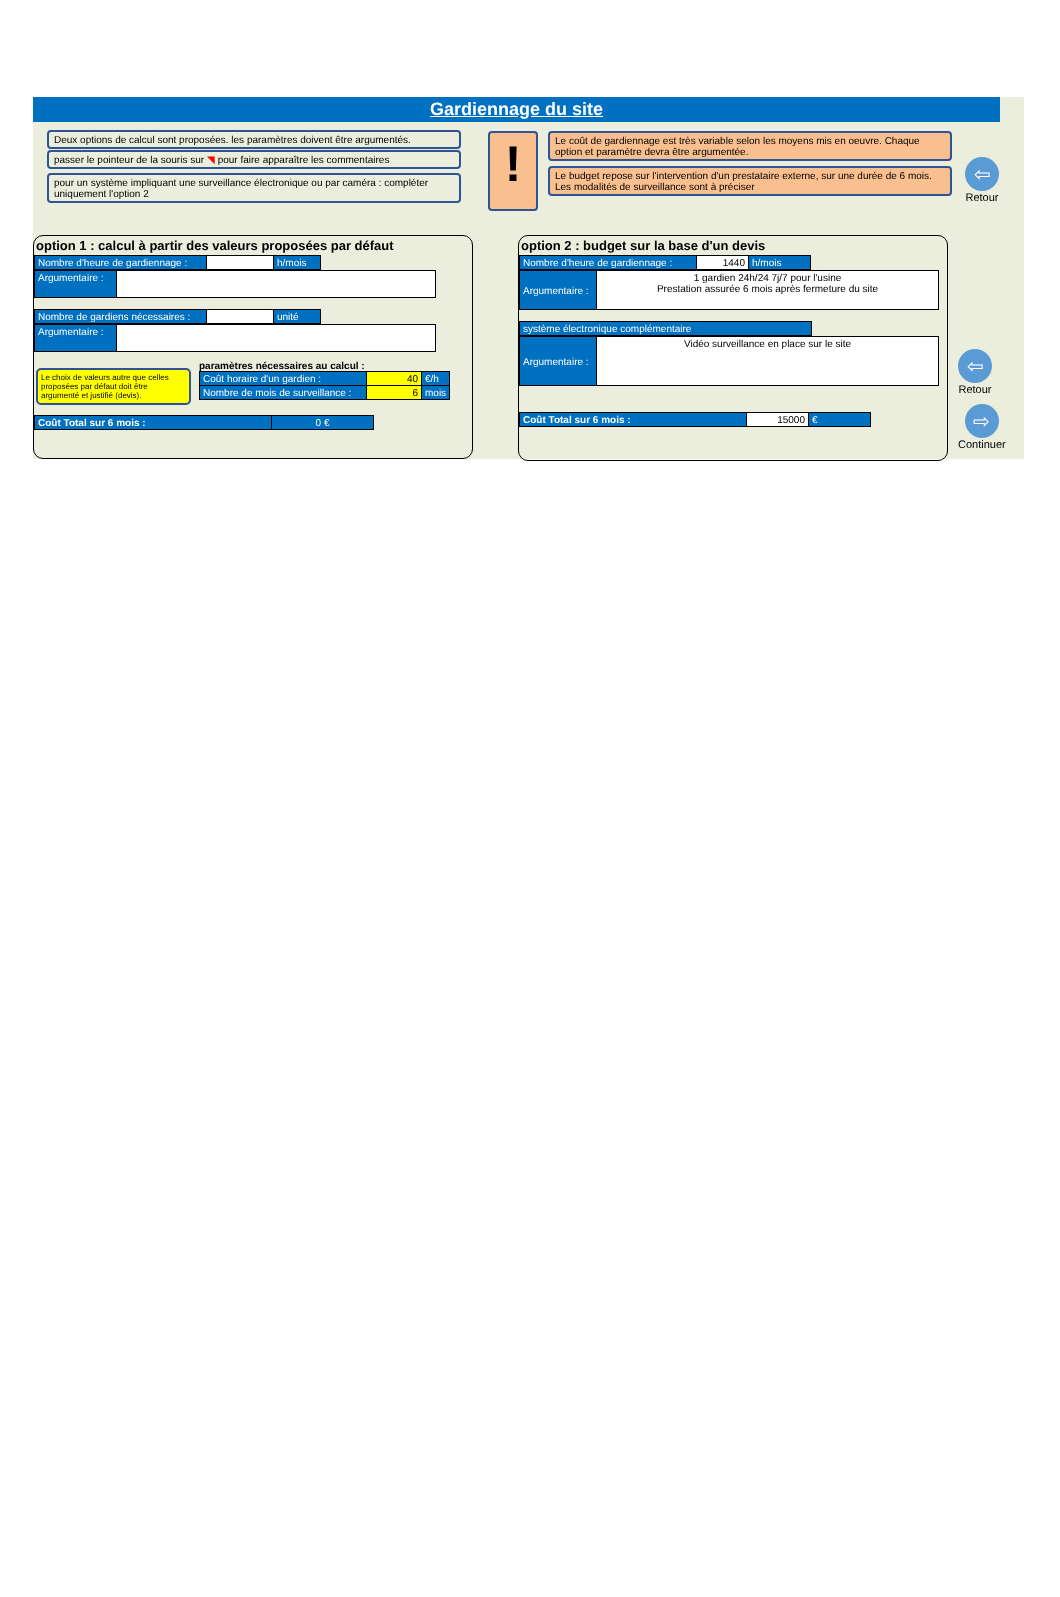Gardiennage du site
Deux options de calcul sont proposées. les paramètres doivent être argumentés.
passer le pointeur de la souris sur ◥ pour faire apparaître les commentaires
pour un système impliquant une surveillance électronique ou par caméra : compléter uniquement l'option 2
!
Le coût de gardiennage est très variable selon les moyens mis en oeuvre. Chaque option et paramètre devra être argumentée.
Le budget repose sur l'intervention d'un prestataire externe, sur une durée de 6 mois. Les modalités de surveillance sont à préciser
⇦
Retour
option 1 : calcul à partir des valeurs proposées par défaut
| Nombre d'heure de gardiennage : | | h/mois |
| Argumentaire : | |
| Nombre de gardiens nécessaires : | | unité |
| Argumentaire : | |
Le choix de valeurs autre que celles proposées par défaut doit être argumenté et justifié (devis).
paramètres nécessaires au calcul :
| Coût horaire d'un gardien : | 40 | €/h |
| Nombre de mois de surveillance : | 6 | mois |
| Coût Total sur 6 mois : | 0 € |
option 2 : budget sur la base d'un devis
| Nombre d'heure de gardiennage : | 1440 | h/mois |
| Argumentaire : | 1 gardien 24h/24 7j/7 pour l'usine Prestation assurée 6 mois après fermeture du site |
| système électronique complémentaire |
| Argumentaire : | Vidéo surveillance en place sur le site |
| Coût Total sur 6 mois : | 15000 | € |
⇦
Retour
⇨
Continuer